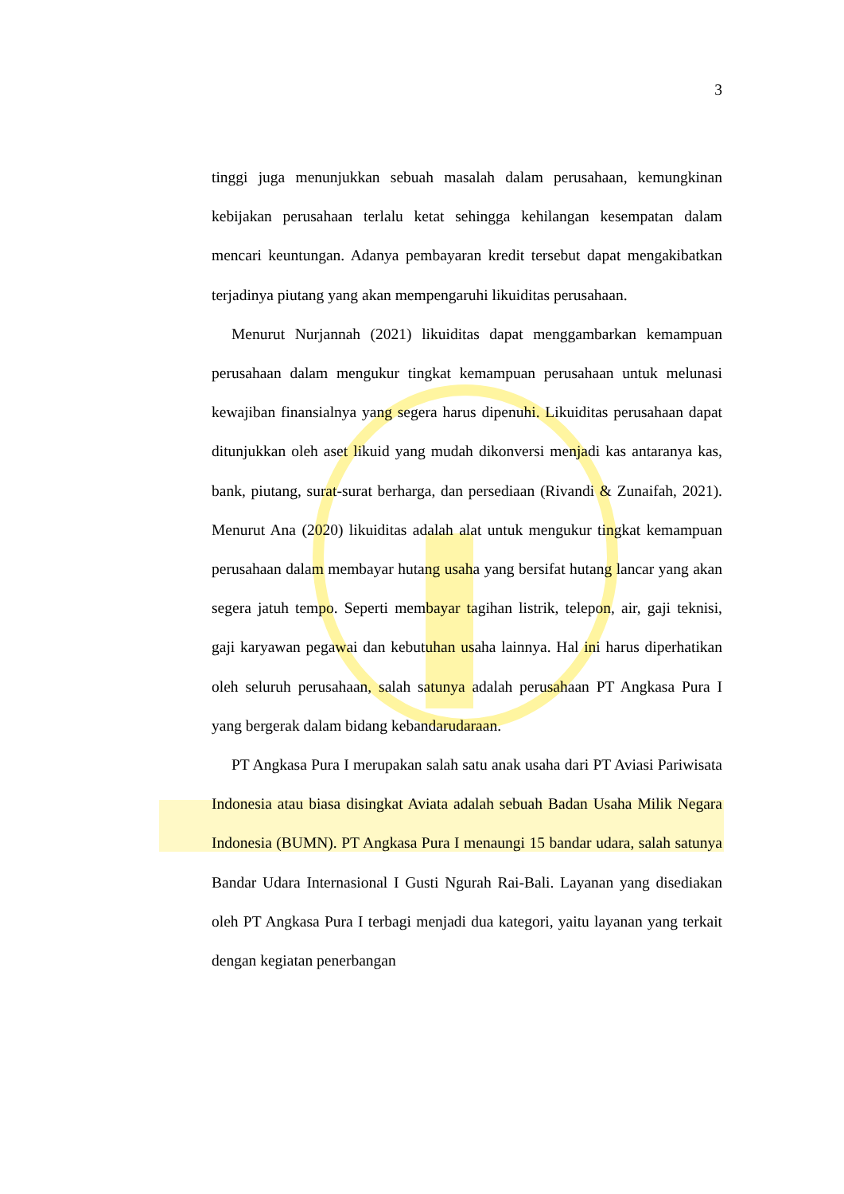3
tinggi juga menunjukkan sebuah masalah dalam perusahaan, kemungkinan kebijakan perusahaan terlalu ketat sehingga kehilangan kesempatan dalam mencari keuntungan. Adanya pembayaran kredit tersebut dapat mengakibatkan terjadinya piutang yang akan mempengaruhi likuiditas perusahaan.
Menurut Nurjannah (2021) likuiditas dapat menggambarkan kemampuan perusahaan dalam mengukur tingkat kemampuan perusahaan untuk melunasi kewajiban finansialnya yang segera harus dipenuhi. Likuiditas perusahaan dapat ditunjukkan oleh aset likuid yang mudah dikonversi menjadi kas antaranya kas, bank, piutang, surat-surat berharga, dan persediaan (Rivandi & Zunaifah, 2021). Menurut Ana (2020) likuiditas adalah alat untuk mengukur tingkat kemampuan perusahaan dalam membayar hutang usaha yang bersifat hutang lancar yang akan segera jatuh tempo. Seperti membayar tagihan listrik, telepon, air, gaji teknisi, gaji karyawan pegawai dan kebutuhan usaha lainnya. Hal ini harus diperhatikan oleh seluruh perusahaan, salah satunya adalah perusahaan PT Angkasa Pura I yang bergerak dalam bidang kebandarudaraan.
PT Angkasa Pura I merupakan salah satu anak usaha dari PT Aviasi Pariwisata Indonesia atau biasa disingkat Aviata adalah sebuah Badan Usaha Milik Negara Indonesia (BUMN). PT Angkasa Pura I menaungi 15 bandar udara, salah satunya Bandar Udara Internasional I Gusti Ngurah Rai-Bali. Layanan yang disediakan oleh PT Angkasa Pura I terbagi menjadi dua kategori, yaitu layanan yang terkait dengan kegiatan penerbangan